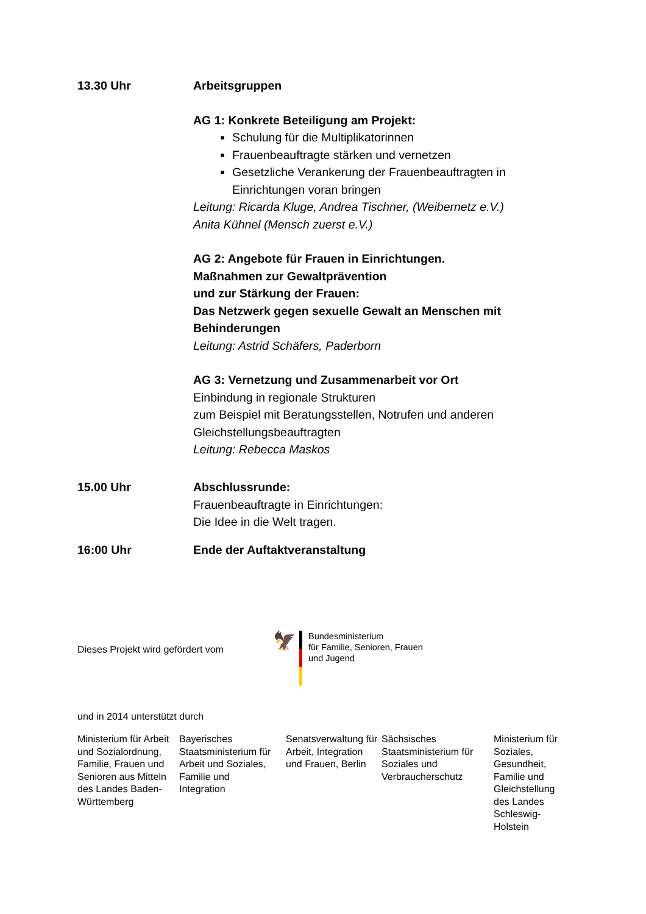13.30 Uhr Arbeitsgruppen
AG 1: Konkrete Beteiligung am Projekt:
Schulung für die Multiplikatorinnen
Frauenbeauftragte stärken und vernetzen
Gesetzliche Verankerung der Frauenbeauftragten in Einrichtungen voran bringen
Leitung: Ricarda Kluge, Andrea Tischner, (Weibernetz e.V.)
Anita Kühnel (Mensch zuerst e.V.)
AG 2: Angebote für Frauen in Einrichtungen.
Maßnahmen zur Gewaltprävention
und zur Stärkung der Frauen:
Das Netzwerk gegen sexuelle Gewalt an Menschen mit Behinderungen
Leitung: Astrid Schäfers, Paderborn
AG 3: Vernetzung und Zusammenarbeit vor Ort
Einbindung in regionale Strukturen
zum Beispiel mit Beratungsstellen, Notrufen und anderen Gleichstellungsbeauftragten
Leitung: Rebecca Maskos
15.00 Uhr Abschlussrunde:
Frauenbeauftragte in Einrichtungen:
Die Idee in die Welt tragen.
16:00 Uhr Ende der Auftaktveranstaltung
Dieses Projekt wird gefördert vom
🦅
Bundesministerium
für Familie, Senioren, Frauen
und Jugend
und in 2014 unterstützt durch
Ministerium für Arbeit und Sozialordnung, Familie, Frauen und Senioren aus Mitteln des Landes Baden-Württemberg
Bayerisches Staatsministerium für Arbeit und Soziales, Familie und
Integration
Senatsverwaltung für Arbeit, Integration und Frauen, Berlin
Sächsisches Staatsministerium für Soziales und Verbraucherschutz
Ministerium für Soziales, Gesundheit, Familie und Gleichstellung des Landes Schleswig-Holstein